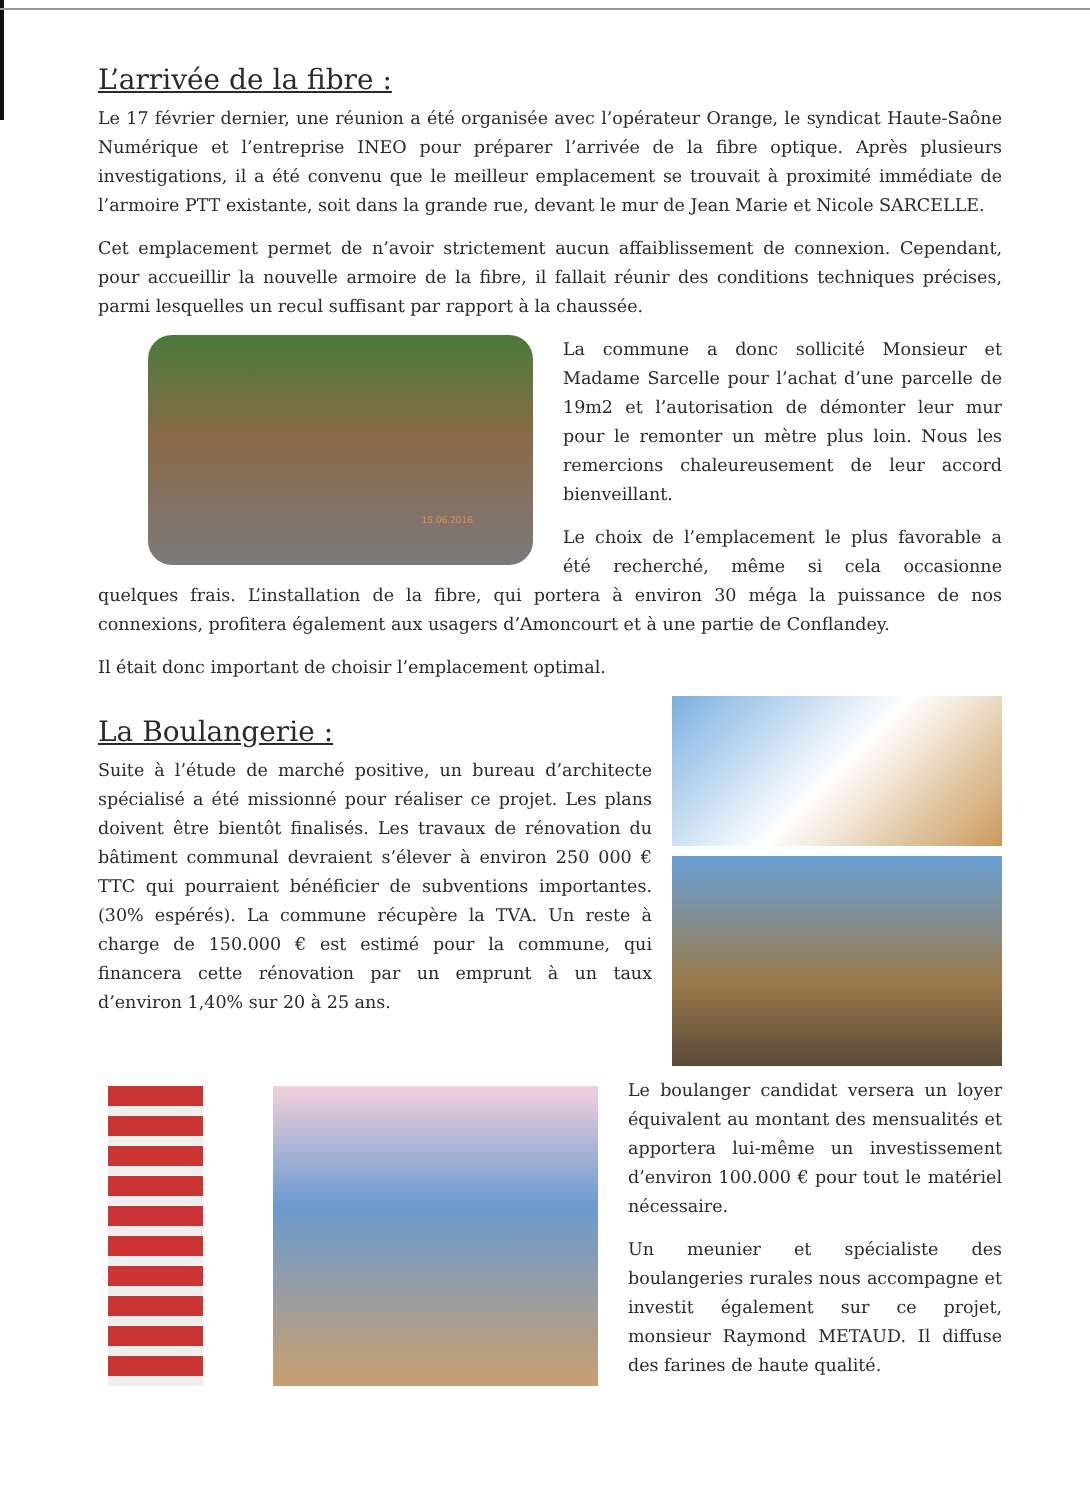L’arrivée de la fibre :
Le 17 février dernier, une réunion a été organisée avec l’opérateur Orange, le syndicat Haute-Saône Numérique et l’entreprise INEO pour préparer l’arrivée de la fibre optique. Après plusieurs investigations, il a été convenu que le meilleur emplacement se trouvait à proximité immédiate de l’armoire PTT existante, soit dans la grande rue, devant le mur de Jean Marie et Nicole SARCELLE.
Cet emplacement permet de n’avoir strictement aucun affaiblissement de connexion. Cependant, pour accueillir la nouvelle armoire de la fibre, il fallait réunir des conditions techniques précises, parmi lesquelles un recul suffisant par rapport à la chaussée.
15.06.2016
La commune a donc sollicité Monsieur et Madame Sarcelle pour l’achat d’une parcelle de 19m2 et l’autorisation de démonter leur mur pour le remonter un mètre plus loin. Nous les remercions chaleureusement de leur accord bienveillant.
Le choix de l’emplacement le plus favorable a été recherché, même si cela occasionne quelques frais. L’installation de la fibre, qui portera à environ 30 méga la puissance de nos connexions, profitera également aux usagers d’Amoncourt et à une partie de Conflandey.
Il était donc important de choisir l’emplacement optimal.
La Boulangerie :
Suite à l’étude de marché positive, un bureau d’architecte spécialisé a été missionné pour réaliser ce projet. Les plans doivent être bientôt finalisés. Les travaux de rénovation du bâtiment communal devraient s’élever à environ 250 000 € TTC qui pourraient bénéficier de subventions importantes. (30% espérés). La commune récupère la TVA. Un reste à charge de 150.000 € est estimé pour la commune, qui financera cette rénovation par un emprunt à un taux d’environ 1,40% sur 20 à 25 ans.
Le boulanger candidat versera un loyer équivalent au montant des mensualités et apportera lui-même un investissement d’environ 100.000 € pour tout le matériel nécessaire.
Un meunier et spécialiste des boulangeries rurales nous accompagne et investit également sur ce projet, monsieur Raymond METAUD. Il diffuse des farines de haute qualité.